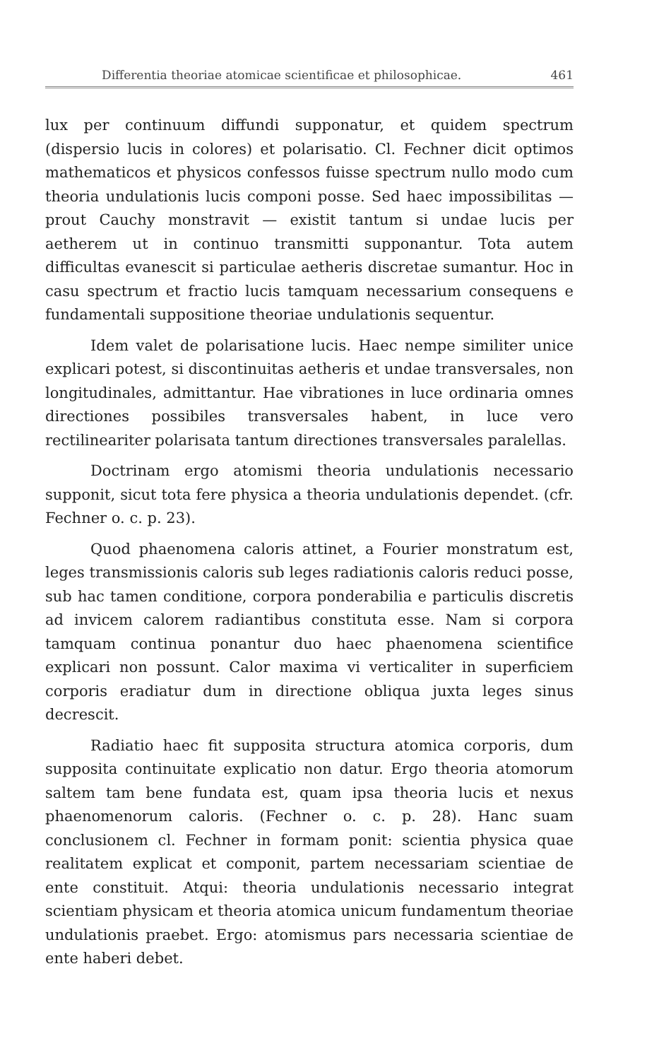Differentia theoriae atomicae scientificae et philosophicae. 461
lux per continuum diffundi supponatur, et quidem spectrum (dispersio lucis in colores) et polarisatio. Cl. Fechner dicit optimos mathematicos et physicos confessos fuisse spectrum nullo modo cum theoria undulationis lucis componi posse. Sed haec impossibilitas — prout Cauchy monstravit — existit tantum si undae lucis per aetherem ut in continuo transmitti supponantur. Tota autem difficultas evanescit si particulae aetheris discretae sumantur. Hoc in casu spectrum et fractio lucis tamquam necessarium consequens e fundamentali suppositione theoriae undulationis sequentur.
Idem valet de polarisatione lucis. Haec nempe similiter unice explicari potest, si discontinuitas aetheris et undae transversales, non longitudinales, admittantur. Hae vibrationes in luce ordinaria omnes directiones possibiles transversales habent, in luce vero rectilineariter polarisata tantum directiones transversales paralellas.
Doctrinam ergo atomismi theoria undulationis necessario supponit, sicut tota fere physica a theoria undulationis dependet. (cfr. Fechner o. c. p. 23).
Quod phaenomena caloris attinet, a Fourier monstratum est, leges transmissionis caloris sub leges radiationis caloris reduci posse, sub hac tamen conditione, corpora ponderabilia e particulis discretis ad invicem calorem radiantibus constituta esse. Nam si corpora tamquam continua ponantur duo haec phaenomena scientifice explicari non possunt. Calor maxima vi verticaliter in superficiem corporis eradiatur dum in directione obliqua juxta leges sinus decrescit.
Radiatio haec fit supposita structura atomica corporis, dum supposita continuitate explicatio non datur. Ergo theoria atomorum saltem tam bene fundata est, quam ipsa theoria lucis et nexus phaenomenorum caloris. (Fechner o. c. p. 28). Hanc suam conclusionem cl. Fechner in formam ponit: scientia physica quae realitatem explicat et componit, partem necessariam scientiae de ente constituit. Atqui: theoria undulationis necessario integrat scientiam physicam et theoria atomica unicum fundamentum theoriae undulationis praebet. Ergo: atomismus pars necessaria scientiae de ente haberi debet.